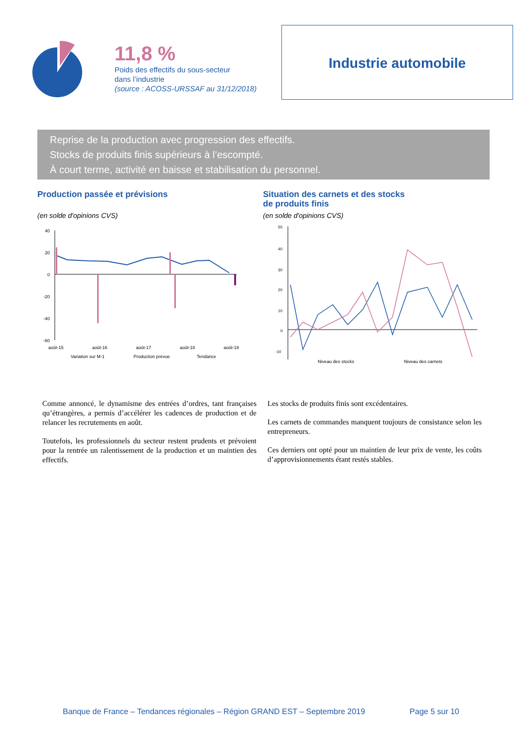11,8 %
Poids des effectifs du sous-secteur
dans l’industrie
(source : ACOSS-URSSAF au 31/12/2018)
Industrie automobile
Reprise de la production avec progression des effectifs.
Stocks de produits finis supérieurs à l’escompté.
À court terme, activité en baisse et stabilisation du personnel.
Production passée et prévisions
(en solde d'opinions CVS)
40
20
0
-20
-40
-60
août-15
août-16
août-17
août-18
août-19
Variation sur M-1
Production prévue
Tendance
Situation des carnets et des stocks
de produits finis
(en solde d'opinions CVS)
50
40
30
20
10
0
-10
Niveau des stocks Niveau des carnets
Comme annoncé, le dynamisme des entrées d’ordres, tant françaises qu’étrangères, a permis d’accélérer les cadences de production et de relancer les recrutements en août.
Toutefois, les professionnels du secteur restent prudents et prévoient pour la rentrée un ralentissement de la production et un maintien des effectifs.
Les stocks de produits finis sont excédentaires.
Les carnets de commandes manquent toujours de consistance selon les entrepreneurs.
Ces derniers ont opté pour un maintien de leur prix de vente, les coûts d’approvisionnements étant restés stables.
Banque de France – Tendances régionales – Région GRAND EST – Septembre 2019 Page 5 sur 10